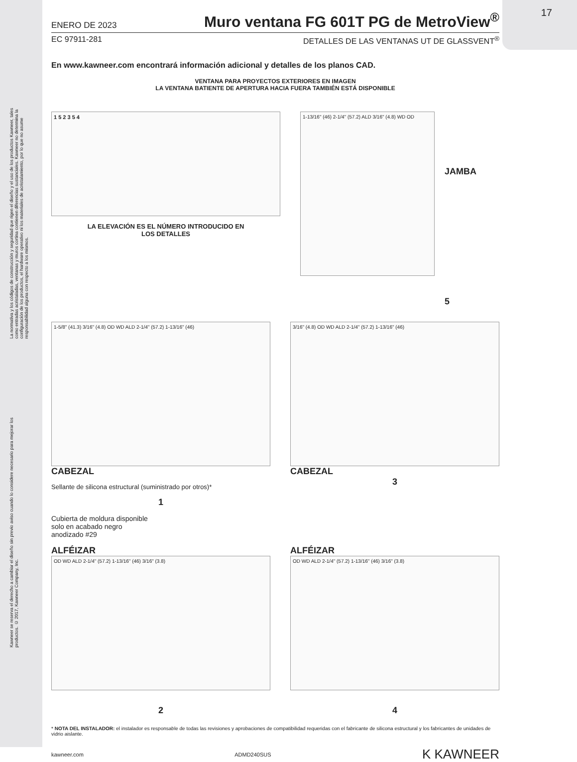17
La normativa y los códigos de construcción y seguridad que rigen el diseño y el uso de los productos Kawneer, tales como entradas acristaladas, ventanas y muros cortina contienen diferencias sustanciales. Kawneer no determina la configuración de los productos, el hardware operativo ni los materiales de acristalamiento, por lo que no asume responsabilidad alguna con respecto a los mismos.
Kawneer se reserva el derecho a cambiar el diseño sin previo aviso cuando lo considere necesario para mejorar los productos. © 2017, Kawneer Company, Inc.
ENERO DE 2023 Muro ventana FG 601T PG de MetroView<sup>®</sup>
EC 97911-281 DETALLES DE LAS VENTANAS UT DE GLASSVENT<sup>®</sup>
En www.kawneer.com encontrará información adicional y detalles de los planos CAD.
VENTANA PARA PROYECTOS EXTERIORES EN IMAGEN
LA VENTANA BATIENTE DE APERTURA HACIA FUERA TAMBIÉN ESTÁ DISPONIBLE
1 5 2 3 5 4
LA ELEVACIÓN ES EL NÚMERO INTRODUCIDO EN
LOS DETALLES
1-13/16" (46) 2-1/4" (57.2) ALD 3/16" (4.8) WD OD
JAMBA
5
1-5/8" (41.3) 3/16" (4.8) OD WD ALD 2-1/4" (57.2) 1-13/16" (46)
CABEZAL
Sellante de silicona estructural (suministrado por otros)*
1
3/16" (4.8) OD WD ALD 2-1/4" (57.2) 1-13/16" (46)
CABEZAL
3
Cubierta de moldura disponible solo en acabado negro anodizado #29
ALFÉIZAR
OD WD ALD 2-1/4" (57.2) 1-13/16" (46) 3/16" (3.8)
2
ALFÉIZAR
OD WD ALD 2-1/4" (57.2) 1-13/16" (46) 3/16" (3.8)
4
* NOTA DEL INSTALADOR: el instalador es responsable de todas las revisiones y aprobaciones de compatibilidad requeridas con el fabricante de silicona estructural y los fabricantes de unidades de vidrio aislante.
kawneer.com ADMD240SUS K KAWNEER